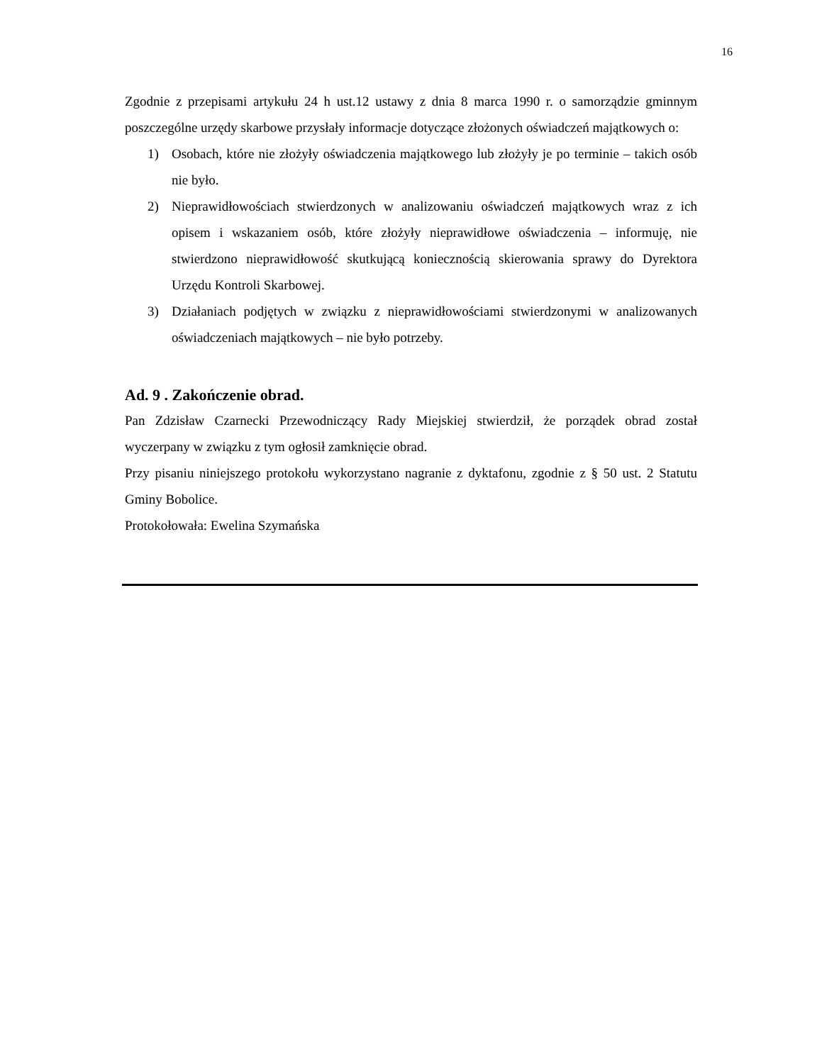16
Zgodnie z przepisami artykułu 24 h ust.12 ustawy z dnia 8 marca 1990 r. o samorządzie gminnym poszczególne urzędy skarbowe przysłały informacje dotyczące złożonych oświadczeń majątkowych o:
1) Osobach, które nie złożyły oświadczenia majątkowego lub złożyły je po terminie – takich osób nie było.
2) Nieprawidłowościach stwierdzonych w analizowaniu oświadczeń majątkowych wraz z ich opisem i wskazaniem osób, które złożyły nieprawidłowe oświadczenia – informuję, nie stwierdzono nieprawidłowość skutkującą koniecznością skierowania sprawy do Dyrektora Urzędu Kontroli Skarbowej.
3) Działaniach podjętych w związku z nieprawidłowościami stwierdzonymi w analizowanych oświadczeniach majątkowych – nie było potrzeby.
Ad. 9 . Zakończenie obrad.
Pan Zdzisław Czarnecki Przewodniczący Rady Miejskiej stwierdził, że porządek obrad został wyczerpany w związku z tym ogłosił zamknięcie obrad.
Przy pisaniu niniejszego protokołu wykorzystano nagranie z dyktafonu, zgodnie z § 50 ust. 2 Statutu Gminy Bobolice.
Protokołowała: Ewelina Szymańska